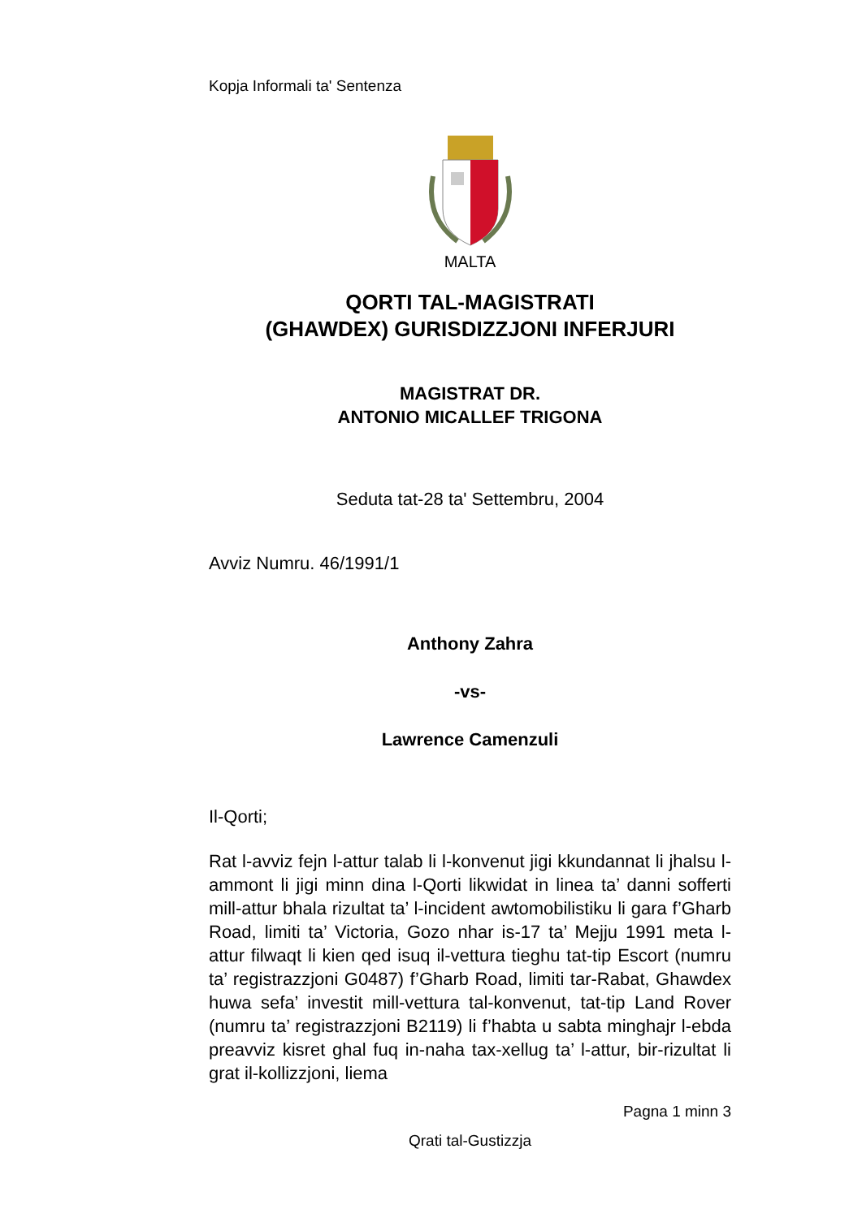Kopja Informali ta' Sentenza
MALTA
QORTI TAL-MAGISTRATI
(GHAWDEX) GURISDIZZJONI INFERJURI
MAGISTRAT DR.
ANTONIO MICALLEF TRIGONA
Seduta tat-28 ta' Settembru, 2004
Avviz Numru. 46/1991/1
Anthony Zahra
-vs-
Lawrence Camenzuli
Il-Qorti;
Rat l-avviz fejn l-attur talab li l-konvenut jigi kkundannat li jhalsu l-ammont li jigi minn dina l-Qorti likwidat in linea ta’ danni sofferti mill-attur bhala rizultat ta’ l-incident awtomobilistiku li gara f’Gharb Road, limiti ta’ Victoria, Gozo nhar is-17 ta’ Mejju 1991 meta l-attur filwaqt li kien qed isuq il-vettura tieghu tat-tip Escort (numru ta’ registrazzjoni G0487) f’Gharb Road, limiti tar-Rabat, Ghawdex huwa sefa’ investit mill-vettura tal-konvenut, tat-tip Land Rover (numru ta’ registrazzjoni B2119) li f’habta u sabta minghajr l-ebda preavviz kisret ghal fuq in-naha tax-xellug ta’ l-attur, bir-rizultat li grat il-kollizzjoni, liema
Pagna 1 minn 3
Qrati tal-Gustizzja